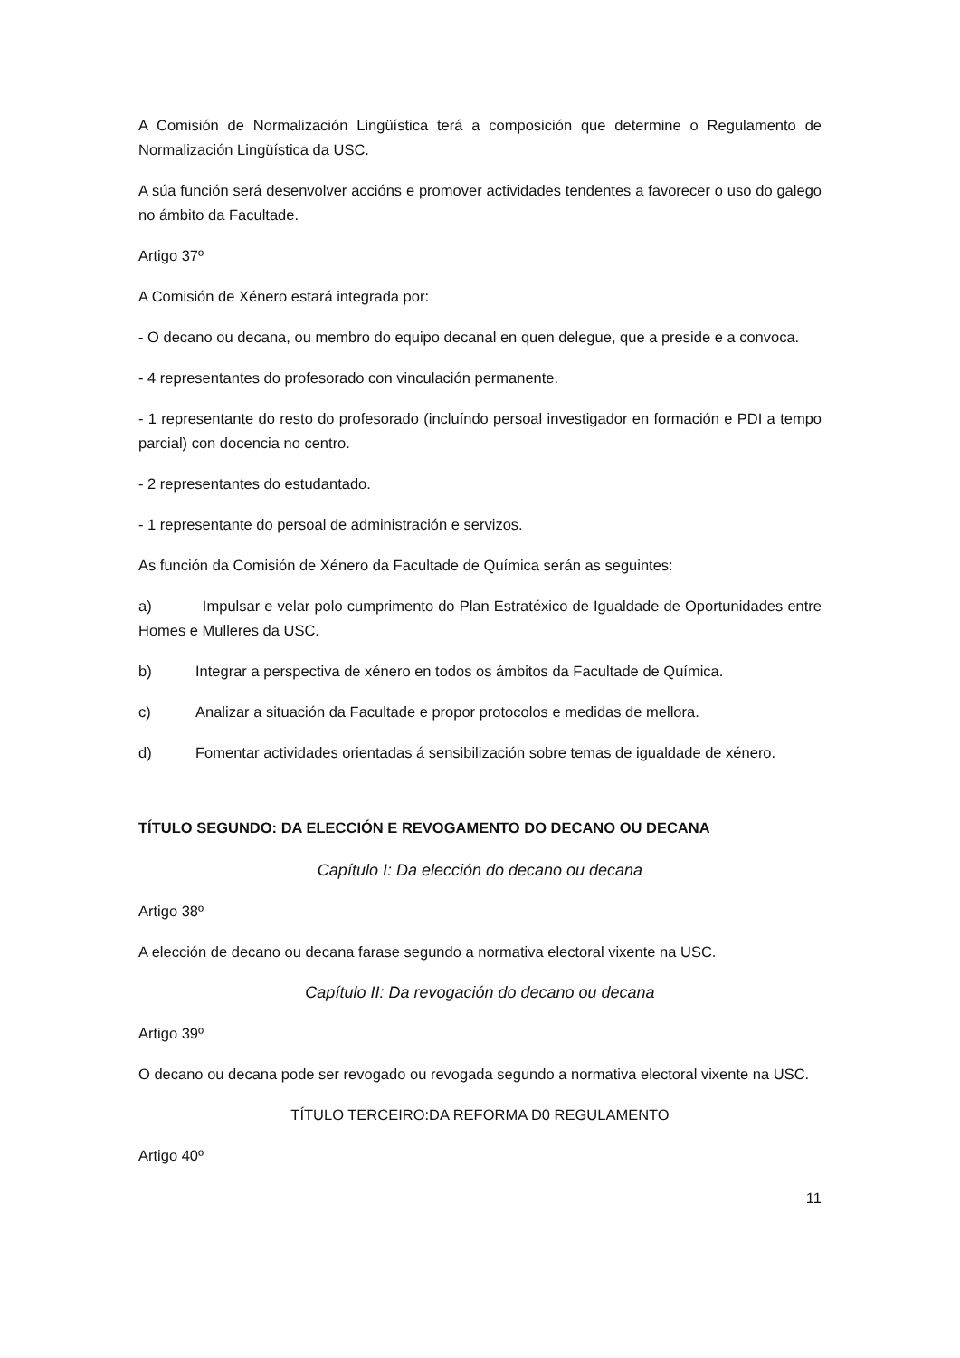A Comisión de Normalización Lingüística terá a composición que determine o Regulamento de Normalización Lingüística da USC.
A súa función será desenvolver accións e promover actividades tendentes a favorecer o uso do galego no ámbito da Facultade.
Artigo 37º
A Comisión de Xénero estará integrada por:
- O decano ou decana, ou membro do equipo decanal en quen delegue, que a preside e a convoca.
- 4 representantes do profesorado con vinculación permanente.
- 1 representante do resto do profesorado (incluíndo persoal investigador en formación e PDI a tempo parcial) con docencia no centro.
- 2 representantes do estudantado.
- 1 representante do persoal de administración e servizos.
As función da Comisión de Xénero da Facultade de Química serán as seguintes:
a) Impulsar e velar polo cumprimento do Plan Estratéxico de Igualdade de Oportunidades entre Homes e Mulleres da USC.
b) Integrar a perspectiva de xénero en todos os ámbitos da Facultade de Química.
c) Analizar a situación da Facultade e propor protocolos e medidas de mellora.
d) Fomentar actividades orientadas á sensibilización sobre temas de igualdade de xénero.
TÍTULO SEGUNDO: DA ELECCIÓN E REVOGAMENTO DO DECANO OU DECANA
Capítulo I: Da elección do decano ou decana
Artigo 38º
A elección de decano ou decana farase segundo a normativa electoral vixente na USC.
Capítulo II: Da revogación do decano ou decana
Artigo 39º
O decano ou decana pode ser revogado ou revogada segundo a normativa electoral vixente na USC.
TÍTULO TERCEIRO:DA REFORMA D0 REGULAMENTO
Artigo 40º
11